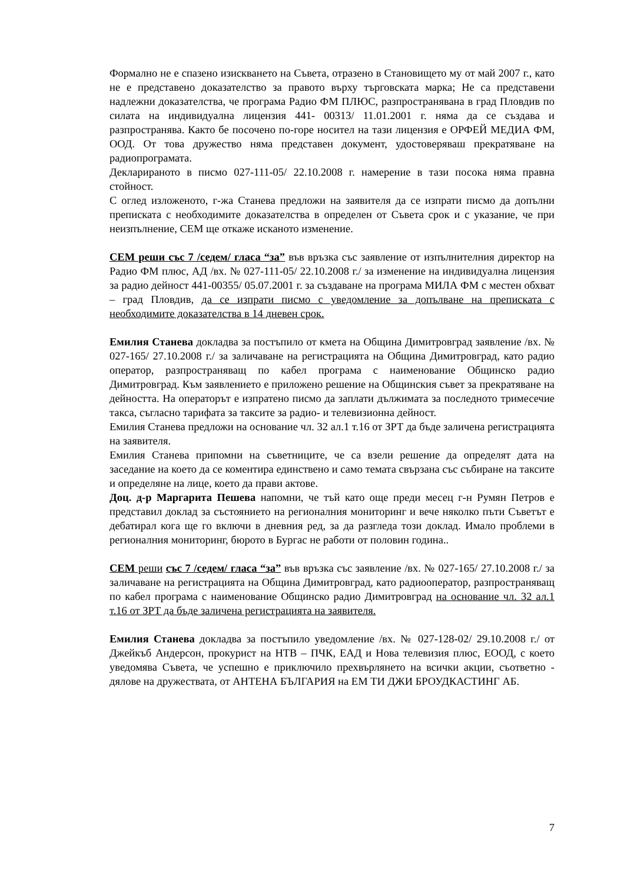Формално не е спазено изискването на Съвета, отразено в Становището му от май 2007 г., като не е представено доказателство за правото върху търговската марка; Не са представени надлежни доказателства, че програма Радио ФМ ПЛЮС, разпространявана в град Пловдив по силата на индивидуална лицензия 441- 00313/ 11.01.2001 г. няма да се създава и разпространява. Както бе посочено по-горе носител на тази лицензия е ОРФЕЙ МЕДИА ФМ, ООД. От това дружество няма представен документ, удостоверяваш прекратяване на радиопрограмата.
Декларираното в писмо 027-111-05/ 22.10.2008 г. намерение в тази посока няма правна стойност.
С оглед изложеното, г-жа Станева предложи на заявителя да се изпрати писмо да допълни преписката с необходимите доказателства в определен от Съвета срок и с указание, че при неизпълнение, СЕМ ще откаже исканото изменение.
СЕМ реши със 7 /седем/ гласа “за” във връзка със заявление от изпълнителния директор на Радио ФМ плюс, АД /вх. № 027-111-05/ 22.10.2008 г./ за изменение на индивидуална лицензия за радио дейност 441-00355/ 05.07.2001 г. за създаване на програма МИЛА ФМ с местен обхват – град Пловдив, да се изпрати писмо с уведомление за допълване на преписката с необходимите доказателства в 14 дневен срок.
Емилия Станева докладва за постъпило от кмета на Община Димитровград заявление /вх. № 027-165/ 27.10.2008 г./ за заличаване на регистрацията на Община Димитровград, като радио оператор, разпространяващ по кабел програма с наименование Общинско радио Димитровград. Към заявлението е приложено решение на Общинския съвет за прекратяване на дейността. На операторът е изпратено писмо да заплати дължимата за последното тримесечие такса, съгласно тарифата за таксите за радио- и телевизионна дейност.
Емилия Станева предложи на основание чл. 32 ал.1 т.16 от ЗРТ да бъде заличена регистрацията на заявителя.
Емилия Станева припомни на съветниците, че са взели решение да определят дата на заседание на което да се коментира единствено и само темата свързана със събиране на таксите и определяне на лице, което да прави актове.
Доц. д-р Маргарита Пешева напомни, че тъй като още преди месец г-н Румян Петров е представил доклад за състоянието на регионалния мониторинг и вече няколко пъти Съветът е дебатирал кога ще го включи в дневния ред, за да разгледа този доклад. Имало проблеми в регионалния мониторинг, бюрото в Бургас не работи от половин година..
СЕМ реши със 7 /седем/ гласа “за” във връзка със заявление /вх. № 027-165/ 27.10.2008 г./ за заличаване на регистрацията на Община Димитровград, като радиооператор, разпространяващ по кабел програма с наименование Общинско радио Димитровград на основание чл. 32 ал.1 т.16 от ЗРТ да бъде заличена регистрацията на заявителя.
Емилия Станева докладва за постъпило уведомление /вх. № 027-128-02/ 29.10.2008 г./ от Джейкъб Андерсон, прокурист на НТВ – ПЧК, ЕАД и Нова телевизия плюс, ЕООД, с което уведомява Съвета, че успешно е приключило прехвърлянето на всички акции, съответно - дялове на дружествата, от АНТЕНА БЪЛГАРИЯ на ЕМ ТИ ДЖИ БРОУДКАСТИНГ АБ.
7